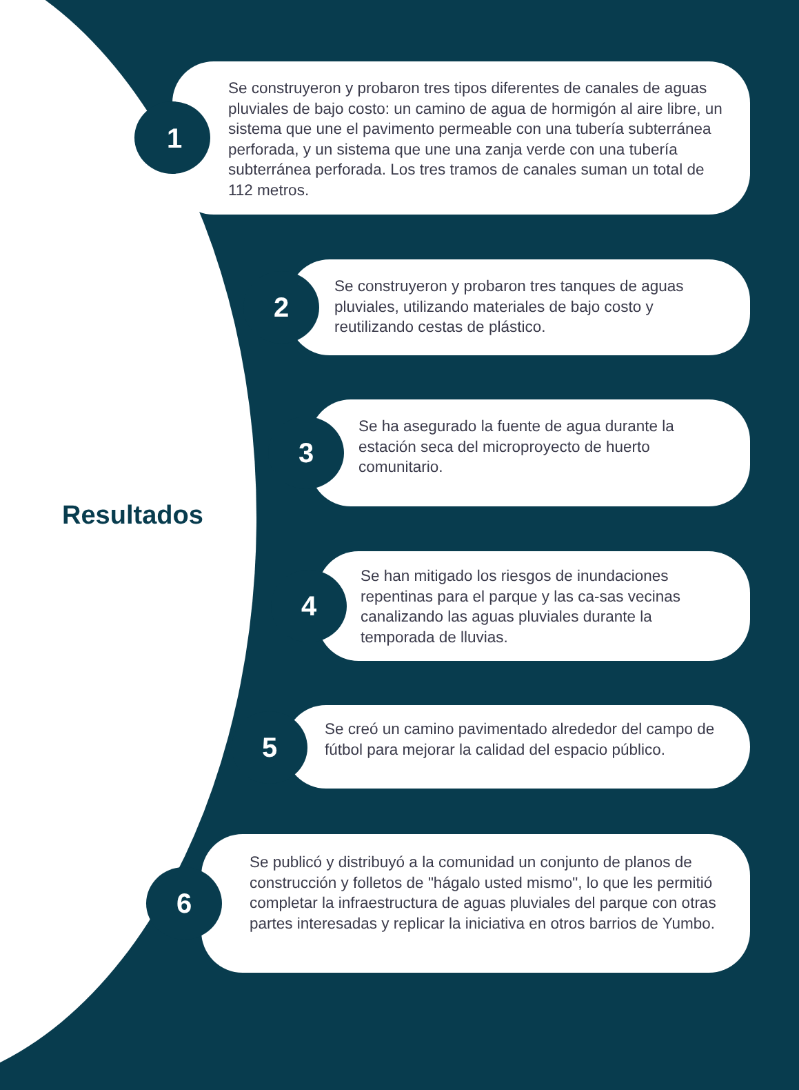Resultados
Se construyeron y probaron tres tipos diferentes de canales de aguas pluviales de bajo costo: un camino de agua de hormigón al aire libre, un sistema que une el pavimento permeable con una tubería subterránea perforada, y un sistema que une una zanja verde con una tubería subterránea perforada. Los tres tramos de canales suman un total de 112 metros.
1
Se construyeron y probaron tres tanques de aguas pluviales, utilizando materiales de bajo costo y reutilizando cestas de plástico.
2
Se ha asegurado la fuente de agua durante la estación seca del microproyecto de huerto comunitario.
3
Se han mitigado los riesgos de inundaciones repentinas para el parque y las ca-sas vecinas canalizando las aguas pluviales durante la temporada de lluvias.
4
Se creó un camino pavimentado alrededor del campo de fútbol para mejorar la calidad del espacio público.
5
Se publicó y distribuyó a la comunidad un conjunto de planos de construcción y folletos de "hágalo usted mismo", lo que les permitió completar la infraestructura de aguas pluviales del parque con otras partes interesadas y replicar la iniciativa en otros barrios de Yumbo.
6